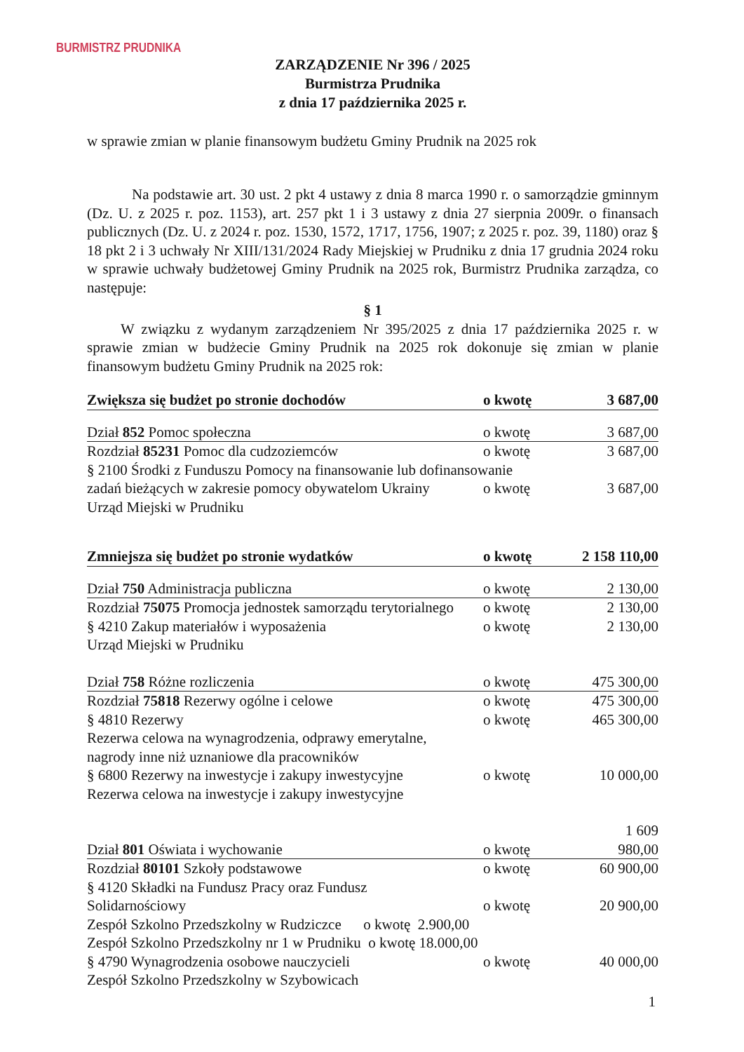BURMISTRZ PRUDNIKA
ZARZĄDZENIE Nr 396 / 2025
Burmistrza Prudnika
z dnia 17 października 2025 r.
w sprawie zmian w planie finansowym budżetu Gminy Prudnik na 2025 rok
Na podstawie art. 30 ust. 2 pkt 4 ustawy z dnia 8 marca 1990 r. o samorządzie gminnym (Dz. U. z 2025 r. poz. 1153), art. 257 pkt 1 i 3 ustawy z dnia 27 sierpnia 2009r. o finansach publicznych (Dz. U. z 2024 r. poz. 1530, 1572, 1717, 1756, 1907; z 2025 r. poz. 39, 1180) oraz § 18 pkt 2 i 3 uchwały Nr XIII/131/2024 Rady Miejskiej w Prudniku z dnia 17 grudnia 2024 roku w sprawie uchwały budżetowej Gminy Prudnik na 2025 rok, Burmistrz Prudnika zarządza, co następuje:
§ 1
W związku z wydanym zarządzeniem Nr 395/2025 z dnia 17 października 2025 r. w sprawie zmian w budżecie Gminy Prudnik na 2025 rok dokonuje się zmian w planie finansowym budżetu Gminy Prudnik na 2025 rok:
| Zwiększa się budżet po stronie dochodów | o kwotę | 3 687,00 |
| Dział 852 Pomoc społeczna | o kwotę | 3 687,00 |
| Rozdział 85231 Pomoc dla cudzoziemców | o kwotę | 3 687,00 |
| § 2100 Środki z Funduszu Pomocy na finansowanie lub dofinansowanie | | |
| zadań bieżących w zakresie pomocy obywatelom Ukrainy | o kwotę | 3 687,00 |
| Urząd Miejski w Prudniku | | |
| Zmniejsza się budżet po stronie wydatków | o kwotę | 2 158 110,00 |
| Dział 750 Administracja publiczna | o kwotę | 2 130,00 |
| Rozdział 75075 Promocja jednostek samorządu terytorialnego | o kwotę | 2 130,00 |
| § 4210 Zakup materiałów i wyposażenia | o kwotę | 2 130,00 |
| Urząd Miejski w Prudniku | | |
| Dział 758 Różne rozliczenia | o kwotę | 475 300,00 |
| Rozdział 75818 Rezerwy ogólne i celowe | o kwotę | 475 300,00 |
| § 4810 Rezerwy | o kwotę | 465 300,00 |
| Rezerwa celowa na wynagrodzenia, odprawy emerytalne, nagrody inne niż uznaniowe dla pracowników | | |
| § 6800 Rezerwy na inwestycje i zakupy inwestycyjne | o kwotę | 10 000,00 |
| Rezerwa celowa na inwestycje i zakupy inwestycyjne | | |
| Dział 801 Oświata i wychowanie | o kwotę | 1 609 980,00 |
| Rozdział 80101 Szkoły podstawowe | o kwotę | 60 900,00 |
| § 4120 Składki na Fundusz Pracy oraz Fundusz | | |
| Solidarnościowy | o kwotę | 20 900,00 |
| Zespół Szkolno Przedszkolny w Rudziczce o kwotę 2.900,00 | | |
| Zespół Szkolno Przedszkolny nr 1 w Prudniku o kwotę 18.000,00 | | |
| § 4790 Wynagrodzenia osobowe nauczycieli | o kwotę | 40 000,00 |
| Zespół Szkolno Przedszkolny w Szybowicach | | |
1